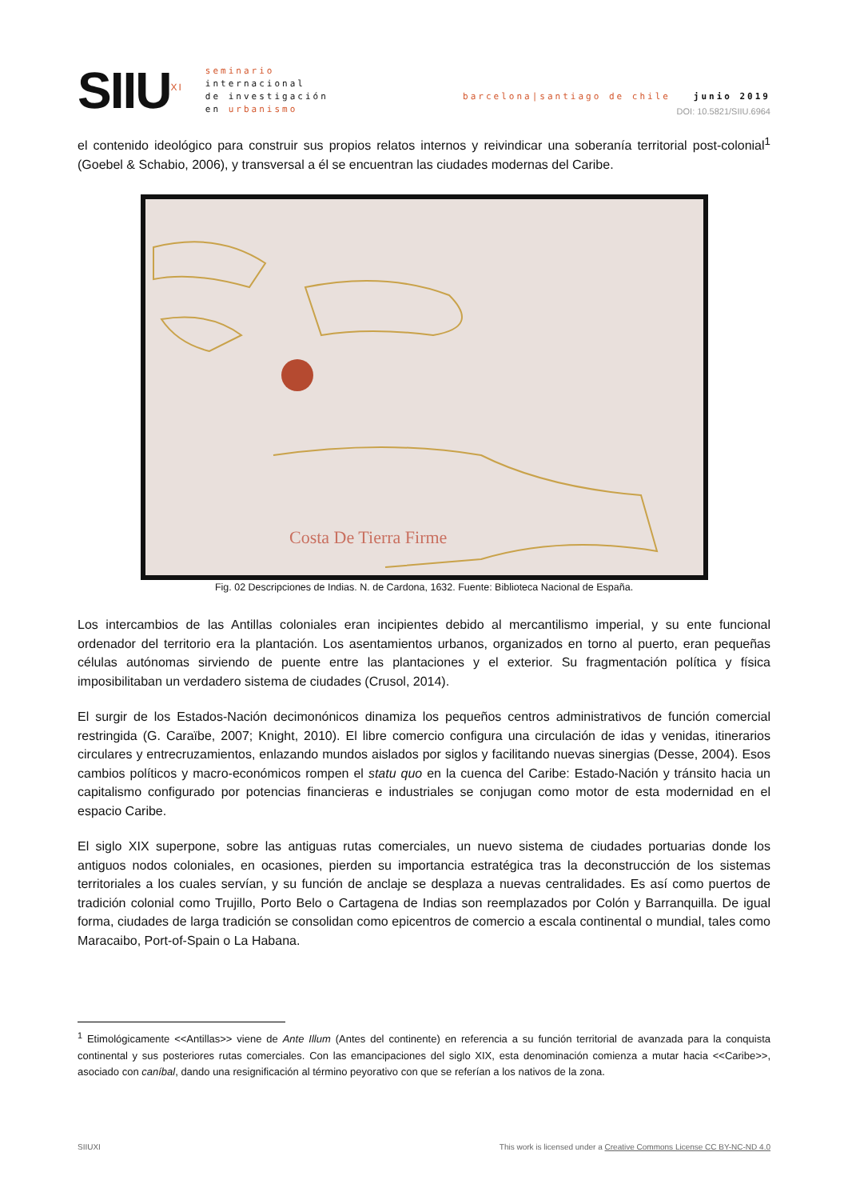SIIU<sup>XI</sup>
seminario
internacional
de investigación
en urbanismo
barcelona|santiago de chile junio 2019
DOI: 10.5821/SIIU.6964
el contenido ideológico para construir sus propios relatos internos y reivindicar una soberanía territorial post-colonial<sup>1</sup> (Goebel & Schabio, 2006), y transversal a él se encuentran las ciudades modernas del Caribe.
Costa De Tierra Firme
Fig. 02 Descripciones de Indias. N. de Cardona, 1632. Fuente: Biblioteca Nacional de España.
Los intercambios de las Antillas coloniales eran incipientes debido al mercantilismo imperial, y su ente funcional ordenador del territorio era la plantación. Los asentamientos urbanos, organizados en torno al puerto, eran pequeñas células autónomas sirviendo de puente entre las plantaciones y el exterior. Su fragmentación política y física imposibilitaban un verdadero sistema de ciudades (Crusol, 2014).
El surgir de los Estados-Nación decimonónicos dinamiza los pequeños centros administrativos de función comercial restringida (G. Caraïbe, 2007; Knight, 2010). El libre comercio configura una circulación de idas y venidas, itinerarios circulares y entrecruzamientos, enlazando mundos aislados por siglos y facilitando nuevas sinergias (Desse, 2004). Esos cambios políticos y macro-económicos rompen el statu quo en la cuenca del Caribe: Estado-Nación y tránsito hacia un capitalismo configurado por potencias financieras e industriales se conjugan como motor de esta modernidad en el espacio Caribe.
El siglo XIX superpone, sobre las antiguas rutas comerciales, un nuevo sistema de ciudades portuarias donde los antiguos nodos coloniales, en ocasiones, pierden su importancia estratégica tras la deconstrucción de los sistemas territoriales a los cuales servían, y su función de anclaje se desplaza a nuevas centralidades. Es así como puertos de tradición colonial como Trujillo, Porto Belo o Cartagena de Indias son reemplazados por Colón y Barranquilla. De igual forma, ciudades de larga tradición se consolidan como epicentros de comercio a escala continental o mundial, tales como Maracaibo, Port-of-Spain o La Habana.
<sup>1</sup> Etimológicamente <<Antillas>> viene de Ante Illum (Antes del continente) en referencia a su función territorial de avanzada para la conquista continental y sus posteriores rutas comerciales. Con las emancipaciones del siglo XIX, esta denominación comienza a mutar hacia <<Caribe>>, asociado con caníbal, dando una resignificación al término peyorativo con que se referían a los nativos de la zona.
SIIUXI This work is licensed under a Creative Commons License CC BY-NC-ND 4.0